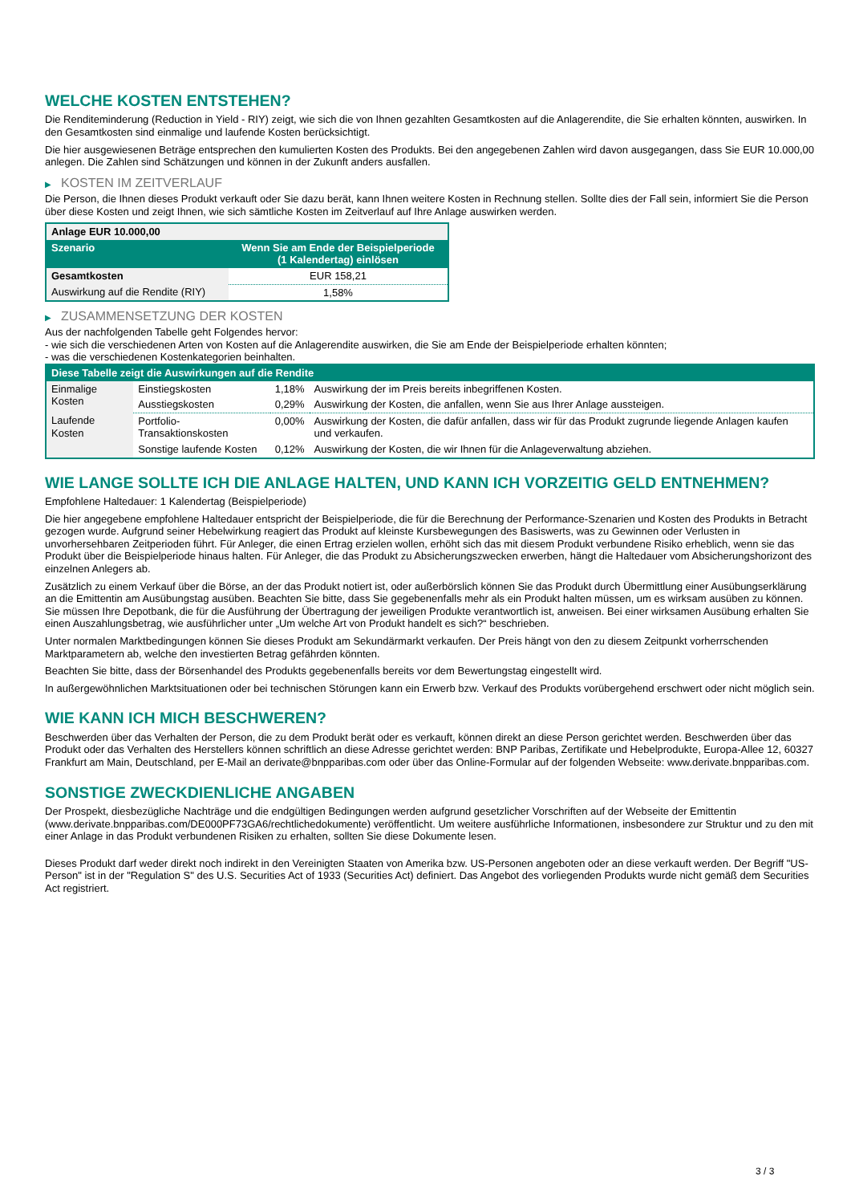WELCHE KOSTEN ENTSTEHEN?
Die Renditeminderung (Reduction in Yield - RIY) zeigt, wie sich die von Ihnen gezahlten Gesamtkosten auf die Anlagerendite, die Sie erhalten könnten, auswirken. In den Gesamtkosten sind einmalige und laufende Kosten berücksichtigt.
Die hier ausgewiesenen Beträge entsprechen den kumulierten Kosten des Produkts. Bei den angegebenen Zahlen wird davon ausgegangen, dass Sie EUR 10.000,00 anlegen. Die Zahlen sind Schätzungen und können in der Zukunft anders ausfallen.
▶ KOSTEN IM ZEITVERLAUF
Die Person, die Ihnen dieses Produkt verkauft oder Sie dazu berät, kann Ihnen weitere Kosten in Rechnung stellen. Sollte dies der Fall sein, informiert Sie die Person über diese Kosten und zeigt Ihnen, wie sich sämtliche Kosten im Zeitverlauf auf Ihre Anlage auswirken werden.
| Anlage EUR 10.000,00 | |
| --- | --- |
| Szenario | Wenn Sie am Ende der Beispielperiode (1 Kalendertag) einlösen |
| Gesamtkosten | EUR 158,21 |
| Auswirkung auf die Rendite (RIY) | 1,58% |
▶ ZUSAMMENSETZUNG DER KOSTEN
Aus der nachfolgenden Tabelle geht Folgendes hervor:
- wie sich die verschiedenen Arten von Kosten auf die Anlagerendite auswirken, die Sie am Ende der Beispielperiode erhalten könnten;
- was die verschiedenen Kostenkategorien beinhalten.
| Diese Tabelle zeigt die Auswirkungen auf die Rendite | | | |
| --- | --- | --- | --- |
| Einmalige Kosten | Einstiegskosten | 1,18% | Auswirkung der im Preis bereits inbegriffenen Kosten. |
| | Ausstiegskosten | 0,29% | Auswirkung der Kosten, die anfallen, wenn Sie aus Ihrer Anlage aussteigen. |
| Laufende Kosten | Portfolio-Transaktionskosten | 0,00% | Auswirkung der Kosten, die dafür anfallen, dass wir für das Produkt zugrunde liegende Anlagen kaufen und verkaufen. |
| | Sonstige laufende Kosten | 0,12% | Auswirkung der Kosten, die wir Ihnen für die Anlageverwaltung abziehen. |
WIE LANGE SOLLTE ICH DIE ANLAGE HALTEN, UND KANN ICH VORZEITIG GELD ENTNEHMEN?
Empfohlene Haltedauer: 1 Kalendertag (Beispielperiode)
Die hier angegebene empfohlene Haltedauer entspricht der Beispielperiode, die für die Berechnung der Performance-Szenarien und Kosten des Produkts in Betracht gezogen wurde. Aufgrund seiner Hebelwirkung reagiert das Produkt auf kleinste Kursbewegungen des Basiswerts, was zu Gewinnen oder Verlusten in unvorhersehbaren Zeitperioden führt. Für Anleger, die einen Ertrag erzielen wollen, erhöht sich das mit diesem Produkt verbundene Risiko erheblich, wenn sie das Produkt über die Beispielperiode hinaus halten. Für Anleger, die das Produkt zu Absicherungszwecken erwerben, hängt die Haltedauer vom Absicherungshorizont des einzelnen Anlegers ab.
Zusätzlich zu einem Verkauf über die Börse, an der das Produkt notiert ist, oder außerbörslich können Sie das Produkt durch Übermittlung einer Ausübungserklärung an die Emittentin am Ausübungstag ausüben. Beachten Sie bitte, dass Sie gegebenenfalls mehr als ein Produkt halten müssen, um es wirksam ausüben zu können. Sie müssen Ihre Depotbank, die für die Ausführung der Übertragung der jeweiligen Produkte verantwortlich ist, anweisen. Bei einer wirksamen Ausübung erhalten Sie einen Auszahlungsbetrag, wie ausführlicher unter „Um welche Art von Produkt handelt es sich?“ beschrieben.
Unter normalen Marktbedingungen können Sie dieses Produkt am Sekundärmarkt verkaufen. Der Preis hängt von den zu diesem Zeitpunkt vorherrschenden Marktparametern ab, welche den investierten Betrag gefährden könnten.
Beachten Sie bitte, dass der Börsenhandel des Produkts gegebenenfalls bereits vor dem Bewertungstag eingestellt wird.
In außergewöhnlichen Marktsituationen oder bei technischen Störungen kann ein Erwerb bzw. Verkauf des Produkts vorübergehend erschwert oder nicht möglich sein.
WIE KANN ICH MICH BESCHWEREN?
Beschwerden über das Verhalten der Person, die zu dem Produkt berät oder es verkauft, können direkt an diese Person gerichtet werden. Beschwerden über das Produkt oder das Verhalten des Herstellers können schriftlich an diese Adresse gerichtet werden: BNP Paribas, Zertifikate und Hebelprodukte, Europa-Allee 12, 60327 Frankfurt am Main, Deutschland, per E-Mail an derivate@bnpparibas.com oder über das Online-Formular auf der folgenden Webseite: www.derivate.bnpparibas.com.
SONSTIGE ZWECKDIENLICHE ANGABEN
Der Prospekt, diesbezügliche Nachträge und die endgültigen Bedingungen werden aufgrund gesetzlicher Vorschriften auf der Webseite der Emittentin (www.derivate.bnpparibas.com/DE000PF73GA6/rechtlichedokumente) veröffentlicht. Um weitere ausführliche Informationen, insbesondere zur Struktur und zu den mit einer Anlage in das Produkt verbundenen Risiken zu erhalten, sollten Sie diese Dokumente lesen.
Dieses Produkt darf weder direkt noch indirekt in den Vereinigten Staaten von Amerika bzw. US-Personen angeboten oder an diese verkauft werden. Der Begriff "US-Person" ist in der "Regulation S" des U.S. Securities Act of 1933 (Securities Act) definiert. Das Angebot des vorliegenden Produkts wurde nicht gemäß dem Securities Act registriert.
3 / 3